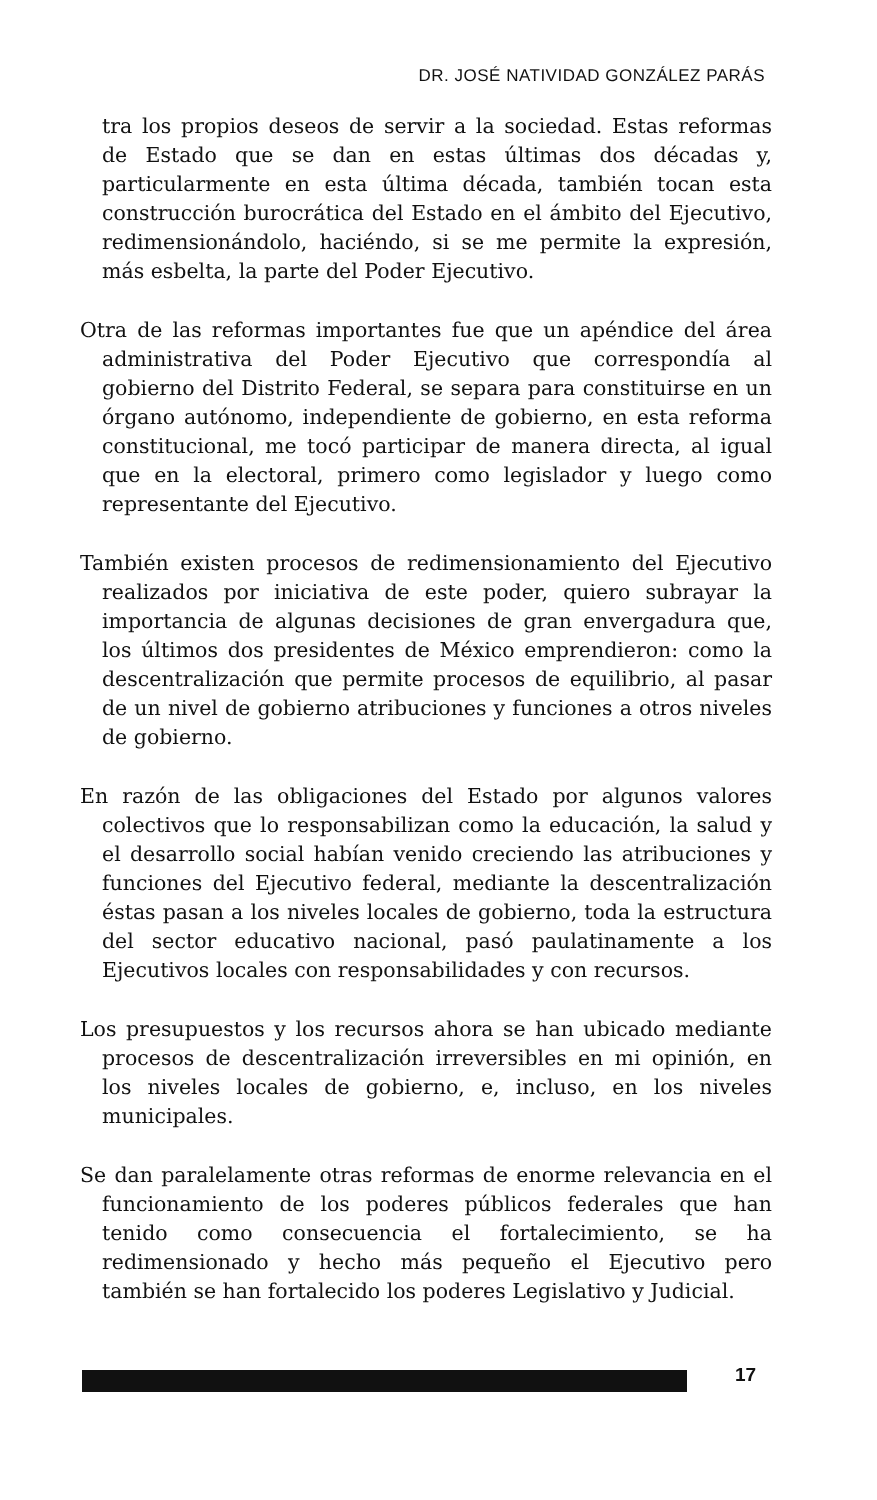DR. JOSÉ NATIVIDAD GONZÁLEZ PARÁS
tra los propios deseos de servir a la sociedad. Estas reformas de Estado que se dan en estas últimas dos décadas y, particularmente en esta última década, también tocan esta construcción burocrática del Estado en el ámbito del Ejecutivo, redimensionándolo, haciéndo, si se me permite la expresión, más esbelta, la parte del Poder Ejecutivo.
Otra de las reformas importantes fue que un apéndice del área administrativa del Poder Ejecutivo que correspondía al gobierno del Distrito Federal, se separa para constituirse en un órgano autónomo, independiente de gobierno, en esta reforma constitucional, me tocó participar de manera directa, al igual que en la electoral, primero como legislador y luego como representante del Ejecutivo.
También existen procesos de redimensionamiento del Ejecutivo realizados por iniciativa de este poder, quiero subrayar la importancia de algunas decisiones de gran envergadura que, los últimos dos presidentes de México emprendieron: como la descentralización que permite procesos de equilibrio, al pasar de un nivel de gobierno atribuciones y funciones a otros niveles de gobierno.
En razón de las obligaciones del Estado por algunos valores colectivos que lo responsabilizan como la educación, la salud y el desarrollo social habían venido creciendo las atribuciones y funciones del Ejecutivo federal, mediante la descentralización éstas pasan a los niveles locales de gobierno, toda la estructura del sector educativo nacional, pasó paulatinamente a los Ejecutivos locales con responsabilidades y con recursos.
Los presupuestos y los recursos ahora se han ubicado mediante procesos de descentralización irreversibles en mi opinión, en los niveles locales de gobierno, e, incluso, en los niveles municipales.
Se dan paralelamente otras reformas de enorme relevancia en el funcionamiento de los poderes públicos federales que han tenido como consecuencia el fortalecimiento, se ha redimensionado y hecho más pequeño el Ejecutivo pero también se han fortalecido los poderes Legislativo y Judicial.
17